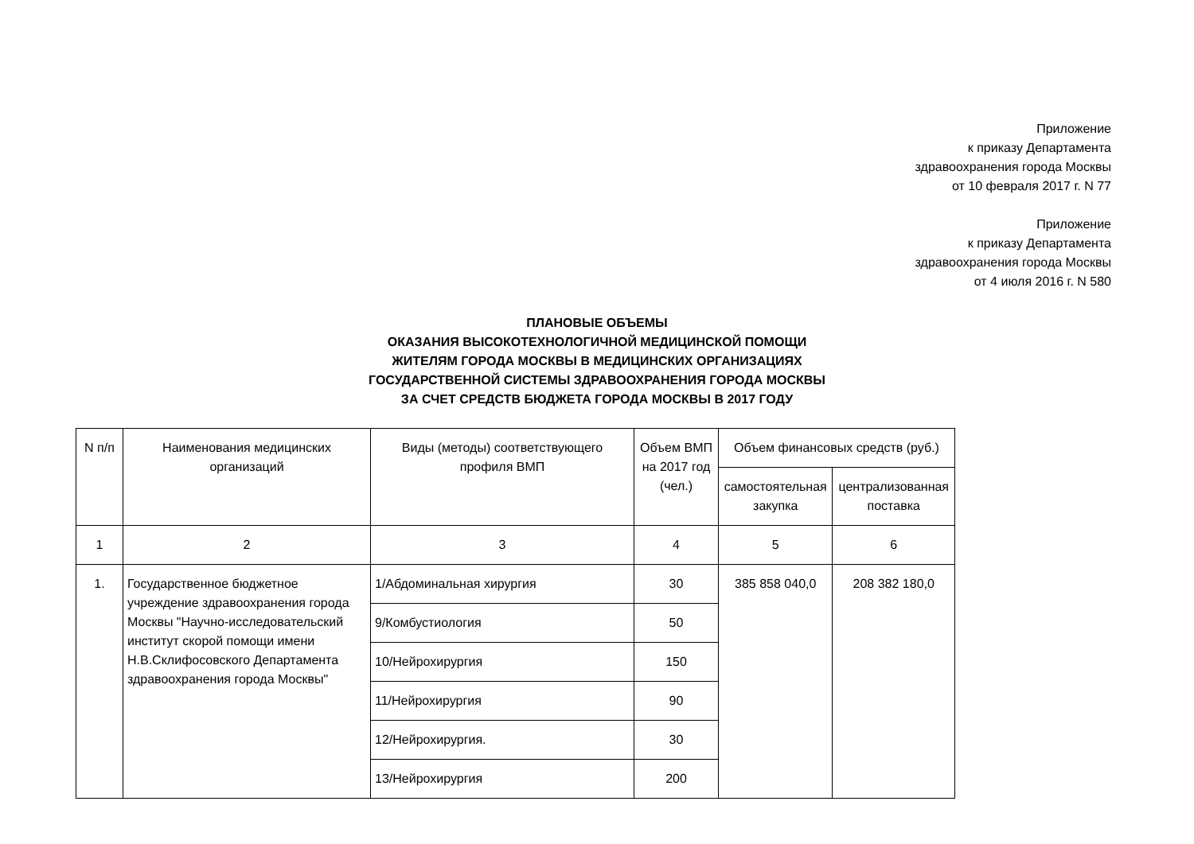Приложение
к приказу Департамента
здравоохранения города Москвы
от 10 февраля 2017 г. N 77
Приложение
к приказу Департамента
здравоохранения города Москвы
от 4 июля 2016 г. N 580
ПЛАНОВЫЕ ОБЪЕМЫ
ОКАЗАНИЯ ВЫСОКОТЕХНОЛОГИЧНОЙ МЕДИЦИНСКОЙ ПОМОЩИ
ЖИТЕЛЯМ ГОРОДА МОСКВЫ В МЕДИЦИНСКИХ ОРГАНИЗАЦИЯХ
ГОСУДАРСТВЕННОЙ СИСТЕМЫ ЗДРАВООХРАНЕНИЯ ГОРОДА МОСКВЫ
ЗА СЧЕТ СРЕДСТВ БЮДЖЕТА ГОРОДА МОСКВЫ В 2017 ГОДУ
| N п/п | Наименования медицинских организаций | Виды (методы) соответствующего профиля ВМП | Объем ВМП на 2017 год (чел.) | Объем финансовых средств (руб.) | |
| --- | --- | --- | --- | --- | --- |
| | | | | самостоятельная закупка | централизованная поставка |
| 1 | 2 | 3 | 4 | 5 | 6 |
| 1. | Государственное бюджетное учреждение здравоохранения города Москвы "Научно-исследовательский институт скорой помощи имени Н.В.Склифосовского Департамента здравоохранения города Москвы" | 1/Абдоминальная хирургия | 30 | 385 858 040,0 | 208 382 180,0 |
| | | 9/Комбустиология | 50 | | |
| | | 10/Нейрохирургия | 150 | | |
| | | 11/Нейрохирургия | 90 | | |
| | | 12/Нейрохирургия. | 30 | | |
| | | 13/Нейрохирургия | 200 | | |